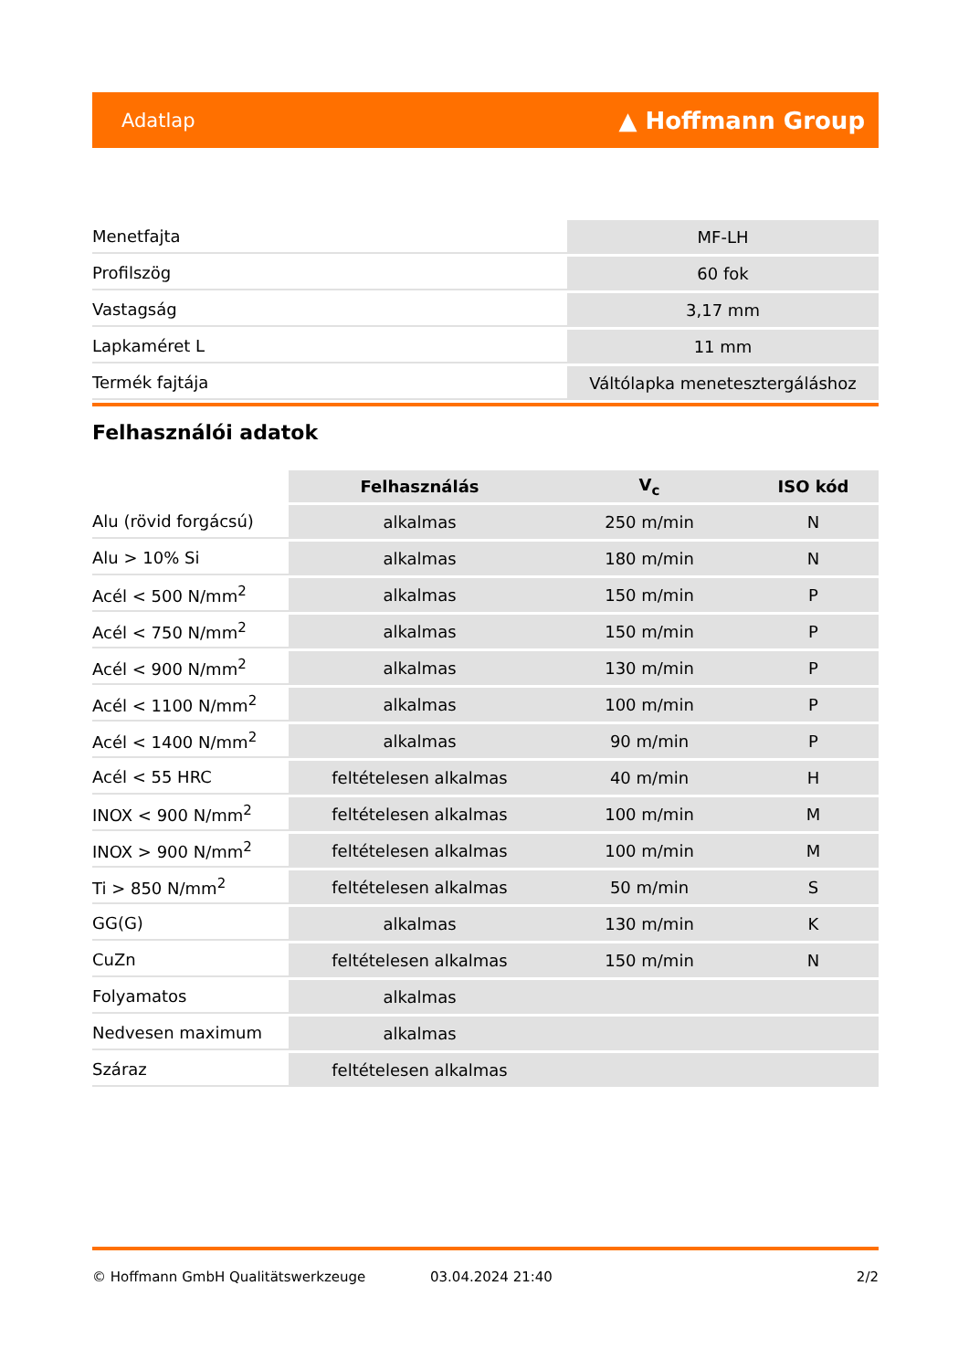Adatlap ▲ Hoffmann Group
| Menetfajta | MF-LH |
| Profilszög | 60 fok |
| Vastagság | 3,17 mm |
| Lapkaméret L | 11 mm |
| Termék fajtája | Váltólapka menetesztergáláshoz |
Felhasználói adatok
| | Felhasználás | V<sub>c</sub> | ISO kód |
| --- | --- | --- | --- |
| Alu (rövid forgácsú) | alkalmas | 250 m/min | N |
| Alu > 10% Si | alkalmas | 180 m/min | N |
| Acél < 500 N/mm<sup>2</sup> | alkalmas | 150 m/min | P |
| Acél < 750 N/mm<sup>2</sup> | alkalmas | 150 m/min | P |
| Acél < 900 N/mm<sup>2</sup> | alkalmas | 130 m/min | P |
| Acél < 1100 N/mm<sup>2</sup> | alkalmas | 100 m/min | P |
| Acél < 1400 N/mm<sup>2</sup> | alkalmas | 90 m/min | P |
| Acél < 55 HRC | feltételesen alkalmas | 40 m/min | H |
| INOX < 900 N/mm<sup>2</sup> | feltételesen alkalmas | 100 m/min | M |
| INOX > 900 N/mm<sup>2</sup> | feltételesen alkalmas | 100 m/min | M |
| Ti > 850 N/mm<sup>2</sup> | feltételesen alkalmas | 50 m/min | S |
| GG(G) | alkalmas | 130 m/min | K |
| CuZn | feltételesen alkalmas | 150 m/min | N |
| Folyamatos | alkalmas | | |
| Nedvesen maximum | alkalmas | | |
| Száraz | feltételesen alkalmas | | |
© Hoffmann GmbH Qualitätswerkzeuge 03.04.2024 21:40 2/2